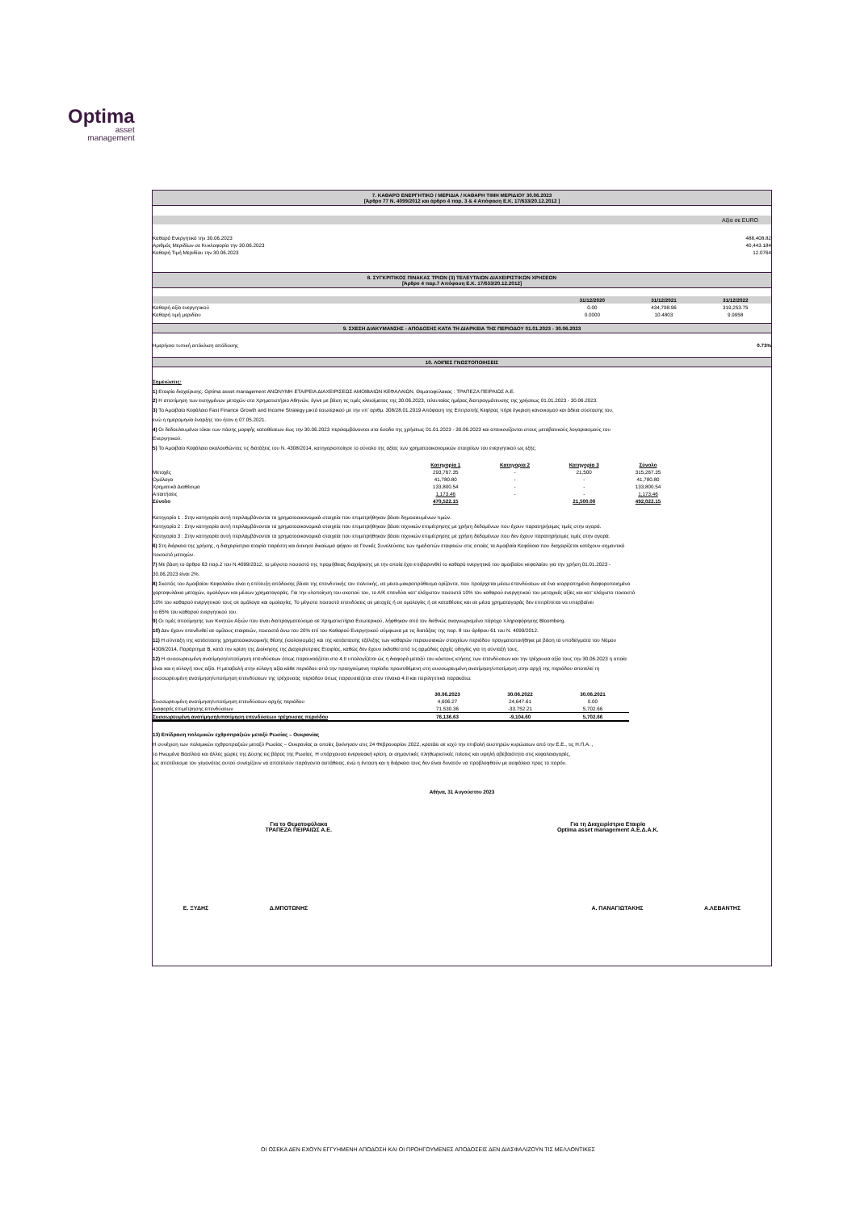Optima
asset
management
7. ΚΑΘΑΡΟ ΕΝΕΡΓΗΤΙΚΟ / ΜΕΡΙΔΙΑ / ΚΑΘΑΡΗ ΤΙΜΗ ΜΕΡΙΔΙΟΥ 30.06.2023
[Άρθρο 77 Ν. 4099/2012 και άρθρο 4 παρ. 3 & 4 Απόφαση Ε.Κ. 17/633/20.12.2012 ]
Αξία σε EURO
| Καθαρό Ενεργητικό την 30.06.2023 | 488,408.82 |
| Αριθμός Μεριδίων σε Κυκλοφορία την 30.06.2023 | 40,443.184 |
| Καθαρή Τιμή Μεριδίου την 30.06.2023 | 12.0764 |
8. ΣΥΓΚΡΙΤΙΚΟΣ ΠΙΝΑΚΑΣ ΤΡΙΩΝ (3) ΤΕΛΕΥΤΑΙΩΝ ΔΙΑΧΕΙΡΙΣΤΙΚΩΝ ΧΡΗΣΕΩΝ
[Άρθρο 4 παρ.7 Απόφαση Ε.Κ. 17/633/20.12.2012]
| | 31/12/2020 | 31/12/2021 | 31/12/2022 |
| --- | --- | --- | --- |
| Καθαρή αξία ενεργητικού | 0.00 | 434,798.96 | 319,253.75 |
| Καθαρή τιμή μεριδίου | 0.0000 | 10.4803 | 9.9958 |
9. ΣΧΕΣΗ ΔΙΑΚΥΜΑΝΣΗΣ - ΑΠΟΔΟΣΗΣ ΚΑΤΑ ΤΗ ΔΙΑΡΚΕΙΑ ΤΗΣ ΠΕΡΙΟΔΟΥ 01.01.2023 - 30.06.2023
| Ημερήσια τυπική απόκλιση απόδοσης | 0.73% |
10. ΛΟΙΠΕΣ ΓΝΩΣΤΟΠΟΙΗΣΕΙΣ
Σημειώσεις:
1) Εταιρία διαχείρισης: Optima asset management ΑΝΩΝΥΜΗ ΕΤΑΙΡΕΙΑ ΔΙΑΧΕΙΡΙΣΕΩΣ ΑΜΟΙΒΑΙΩΝ ΚΕΦΑΛΑΙΩΝ. Θεματοφύλακας : ΤΡΑΠΕΖΑ ΠΕΙΡΑΙΩΣ Α.Ε.
2) Η αποτίμηση των εισηγμένων μετοχών στο Χρηματιστήριο Αθηνών, έγινε με βάση τις τιμές κλεισίματος της 30.06.2023, τελευταίας ημέρας διαπραγμάτευσης της χρήσεως 01.01.2023 - 30.06.2023.
3) Το Αμοιβαίο Κεφάλαιο Fast Finance Growth and Income Strategy μικτό εσωτερικού με την υπ' αριθμ. 308/28.01.2019 Απόφαση της Επιτροπής Κεφ/ρας πήρε έγκριση κανονισμού και άδεια σύστασης του,
ενώ η ημερομηνία έναρξης του ήταν η 07.05.2021.
4) Οι δεδουλευμένοι τόκοι των πάσης μορφής καταθέσεων έως την 30.06.2023 περιλαμβάνονται στα έσοδα της χρήσεως 01.01.2023 - 30.06.2023 και απεικονίζονται στους μεταβατικούς λογαριασμούς του
Ενεργητικού.
5) Το Αμοιβαίο Κεφάλαιο ακολουθώντας τις διατάξεις του Ν. 4308/2014, κατηγοριοποίησε το σύνολο της αξίας των χρηματοοικονομικών στοιχείων του ενεργητικού ως εξής:
| | Κατηγορία 1 | Κατηγορία 2 | Κατηγορία 3 | Σύνολο |
| --- | --- | --- | --- | --- |
| Μετοχές | 293,767.35 | - | 21,500 | 315,267.35 |
| Ομόλογα | 41,780.80 | - | - | 41,780.80 |
| Χρηματικά Διαθέσιμα | 133,800.54 | - | - | 133,800.54 |
| Απαιτήσεις | 1,173.46 | - | - | 1,173.46 |
| Σύνολο | 470,522.15 | | 21,500.00 | 492,022.15 |
Κατηγορία 1 : Στην κατηγορία αυτή περιλαμβάνονται τα χρηματοοικονομικά στοιχεία που επιμετρήθηκαν βάσει δημοσιευμένων τιμών.
Κατηγορία 2 : Στην κατηγορία αυτή περιλαμβάνονται τα χρηματοοικονομικά στοιχεία που επιμετρήθηκαν βάσει τεχνικών επιμέτρησης με χρήση δεδομένων που έχουν παρατηρήσιμες τιμές στην αγορά.
Κατηγορία 3 : Στην κατηγορία αυτή περιλαμβάνονται τα χρηματοοικονομικά στοιχεία που επιμετρήθηκαν βάσει τεχνικών επιμέτρησης με χρήση δεδομένων που δεν έχουν παρατηρήσιμες τιμές στην αγορά.
6) Στη διάρκεια της χρήσης, η διαχειρίστρια εταιρία παρέστη και άσκησε δικαίωμα ψήφου σε Γενικές Συνελεύσεις των ημεδαπών εταιρειών στις οποίες τα Αμοιβαία Κεφάλαια που διαχειρίζεται κατέχουν σημαντικό
ποσοστό μετοχών.
7) Με βάση το άρθρο 63 παρ.2 του Ν.4099/2012, το μέγιστο ποσοστό της προμήθειας διαχείρισης με την οποία έχει επιβαρυνθεί το καθαρό ενεργητικό του αμοιβαίου κεφαλαίου για την χρήση 01.01.2023 -
30.06.2023 είναι 2%.
8) Σκοπός του Αμοιβαίου Κεφαλαίου είναι η επίτευξη απόδοσης βάσει της επενδυτικής του πολιτικής, σε μεσο-μακροπρόθεσμο ορίζοντα, που προέρχεται μέσω επενδύσεων σε ένα ισορροπημένα διαφοροποιημένο
χαρτοφυλάκιο μετοχών, ομολόγων και μέσων χρηματαγοράς. Για την υλοποίηση του σκοπού του, το Α/Κ επενδύει κατ' ελάχιστον ποσοστό 10% του καθαρού ενεργητικού του μετοχικές αξίες και κατ' ελάχιστο ποσοστό
10% του καθαρού ενεργητικού τους σε ομόλογα και ομολογίες. Το μέγιστο ποσοστό επενδύσεις σε μετοχές ή σε ομολογίες ή σε καταθέσεις και σε μέσα χρηματαγοράς δεν επιτρέπεται να υπερβαίνει
το 65% του καθαρού ενεργητικού του.
9) Οι τιμές αποτίμησης των Κινητών Αξιών που είναι διαπραγματεύσιμα σε Χρηματιστήρια Εσωτερικού, λήφθηκαν από τον διεθνώς αναγνωρισμένο πάροχο πληροφόρησης Bloomberg.
10) Δεν έχουν επενδυθεί σε ομίλους εταιρειών, ποσοστά άνω του 20% επί του Καθαρού Ενεργητικού σύμφωνα με τις διατάξεις της παρ. 8 του άρθρου 61 του Ν. 4099/2012.
11) Η σύνταξη της κατάστασης χρηματοοικονομικής θέσης (ισολογισμός) και της κατάστασης εξέλιξης των καθαρών περιουσιακών στοιχείων περιόδου πραγματοποιήθηκε με βάση τα υποδείγματα του Νόμου
4308/2014, Παράρτημα Β, κατά την κρίση της Διοίκησης της Διαχειρίστριας Εταιρίας, καθώς δεν έχουν εκδοθεί από τις αρμόδιες αρχές οδηγίες για τη σύνταξή τους.
12) Η συσσωρευμένη ανατίμηση/υποτίμηση επενδύσεων όπως παρουσιάζεται στο 4.ΙΙ υπολογίζεται ώς η διαφορά μεταξύ του κόστους κτήσης των επενδύσεων και την τρέχουσα αξία τους την 30.06.2023 η οποία
είναι και η εύλογή τους αξία. Η μεταβολή στην εύλογη αξία κάθε περιόδου από την προηγούμενη περίοδο προστιθέμενη στη συσσωρευμένη ανατίμηση/υποτίμηση στην αρχή της περιόδου αποτελεί τη
συσσωρευμένη ανατίμηση/υποτίμηση επενδύσεων της τρέχουσας περιόδου όπως παρουσιάζεται στον πίνακα 4.ΙΙ και περιληπτικά παρακάτω:
| | 30.06.2023 | 30.06.2022 | 30.06.2021 |
| --- | --- | --- | --- |
| Συσσωρευμένη ανατίμηση/υποτίμηση επενδύσεων αρχής περιόδου | 4,606.27 | 24,647.61 | 0.00 |
| Διαφορές επιμέτρησης επενδύσεων | 71,530.36 | -33,752.21 | 5,702.66 |
| Συσσωρευμένη ανατίμηση/υποτίμηση επενδύσεων τρέχουσας περιόδου | 76,136.63 | -9,104.60 | 5,702.66 |
13) Επίδραση πολεμικών εχθροπραξιών μεταξύ Ρωσίας – Ουκρανίας
Η συνέχιση των πολεμικών εχθροπραξιών μεταξύ Ρωσίας – Ουκρανίας οι οποίες ξεκίνησαν στις 24 Φεβρουαρίου 2022, κρατάει σε ισχύ την επιβολή αυστηρών κυρώσεων από την Ε.Ε., τις Η.Π.Α. ,
το Ηνωμένο Βασίλειο και άλλες χώρες της Δύσης εις βάρος της Ρωσίας. Η υπάρχουσα ενεργειακή κρίση, οι σημαντικές πληθωριστικές πιέσεις και υψηλή αβεβαιότητα στις κεφαλαιαγορές,
ως αποτέλεσμα του γεγονότος αυτού συνεχίζουν να αποτελούν παράγοντα αστάθειας, ενώ η ένταση και η διάρκεια τους δεν είναι δυνατόν να προβλεφθούν με ασφάλεια προς το παρόν.
Αθήνα, 31 Αυγούστου 2023
Για το Θεματοφύλακα
ΤΡΑΠΕΖΑ ΠΕΙΡΑΙΩΣ Α.Ε.
Για τη Διαχειρίστρια Εταιρία
Optima asset management Α.Ε.Δ.Α.Κ.
Ε. ΞΥΔΗΣ Δ.ΜΠΟΤΩΝΗΣ Α. ΠΑΝΑΓΙΩΤΑΚΗΣ Α.ΛΕΒΑΝΤΗΣ
ΟΙ ΟΣΕΚΑ ΔΕΝ ΕΧΟΥΝ ΕΓΓΥΗΜΕΝΗ ΑΠΟΔΟΣΗ ΚΑΙ ΟΙ ΠΡΟΗΓΟΥΜΕΝΕΣ ΑΠΟΔΟΣΕΙΣ ΔΕΝ ΔΙΑΣΦΑΛΙΖΟΥΝ ΤΙΣ ΜΕΛΛΟΝΤΙΚΕΣ